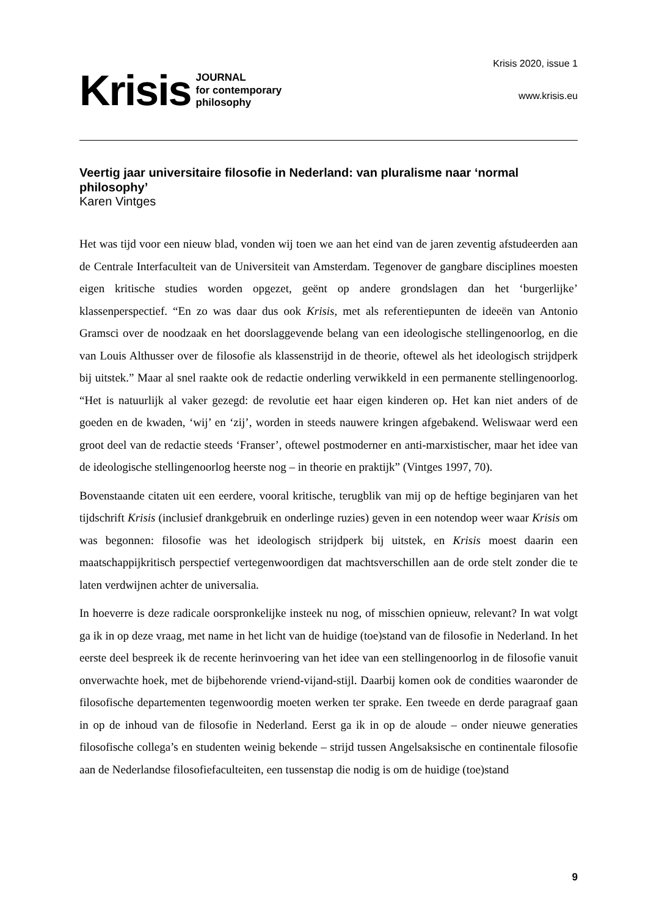Krisis JOURNAL
for contemporary
philosophy
Krisis 2020, issue 1
www.krisis.eu
Veertig jaar universitaire filosofie in Nederland: van pluralisme naar ‘normal philosophy’
Karen Vintges
Het was tijd voor een nieuw blad, vonden wij toen we aan het eind van de jaren zeventig afstudeerden aan de Centrale Interfaculteit van de Universiteit van Amsterdam. Tegenover de gangbare disciplines moesten eigen kritische studies worden opgezet, geënt op andere grondslagen dan het ‘burgerlijke’ klassenperspectief. “En zo was daar dus ook Krisis, met als referentiepunten de ideeën van Antonio Gramsci over de noodzaak en het doorslaggevende belang van een ideologische stellingenoorlog, en die van Louis Althusser over de filosofie als klassenstrijd in de theorie, oftewel als het ideologisch strijdperk bij uitstek.” Maar al snel raakte ook de redactie onderling verwikkeld in een permanente stellingenoorlog. “Het is natuurlijk al vaker gezegd: de revolutie eet haar eigen kinderen op. Het kan niet anders of de goeden en de kwaden, ‘wij’ en ‘zij’, worden in steeds nauwere kringen afgebakend. Weliswaar werd een groot deel van de redactie steeds ‘Franser’, oftewel postmoderner en anti-marxistischer, maar het idee van de ideologische stellingenoorlog heerste nog – in theorie en praktijk” (Vintges 1997, 70).
Bovenstaande citaten uit een eerdere, vooral kritische, terugblik van mij op de heftige beginjaren van het tijdschrift Krisis (inclusief drankgebruik en onderlinge ruzies) geven in een notendop weer waar Krisis om was begonnen: filosofie was het ideologisch strijdperk bij uitstek, en Krisis moest daarin een maatschappijkritisch perspectief vertegenwoordigen dat machtsverschillen aan de orde stelt zonder die te laten verdwijnen achter de universalia.
In hoeverre is deze radicale oorspronkelijke insteek nu nog, of misschien opnieuw, relevant? In wat volgt ga ik in op deze vraag, met name in het licht van de huidige (toe)stand van de filosofie in Nederland. In het eerste deel bespreek ik de recente herinvoering van het idee van een stellingenoorlog in de filosofie vanuit onverwachte hoek, met de bijbehorende vriend-vijand-stijl. Daarbij komen ook de condities waaronder de filosofische departementen tegenwoordig moeten werken ter sprake. Een tweede en derde paragraaf gaan in op de inhoud van de filosofie in Nederland. Eerst ga ik in op de aloude – onder nieuwe generaties filosofische collega’s en studenten weinig bekende – strijd tussen Angelsaksische en continentale filosofie aan de Nederlandse filosofiefaculteiten, een tussenstap die nodig is om de huidige (toe)stand
9